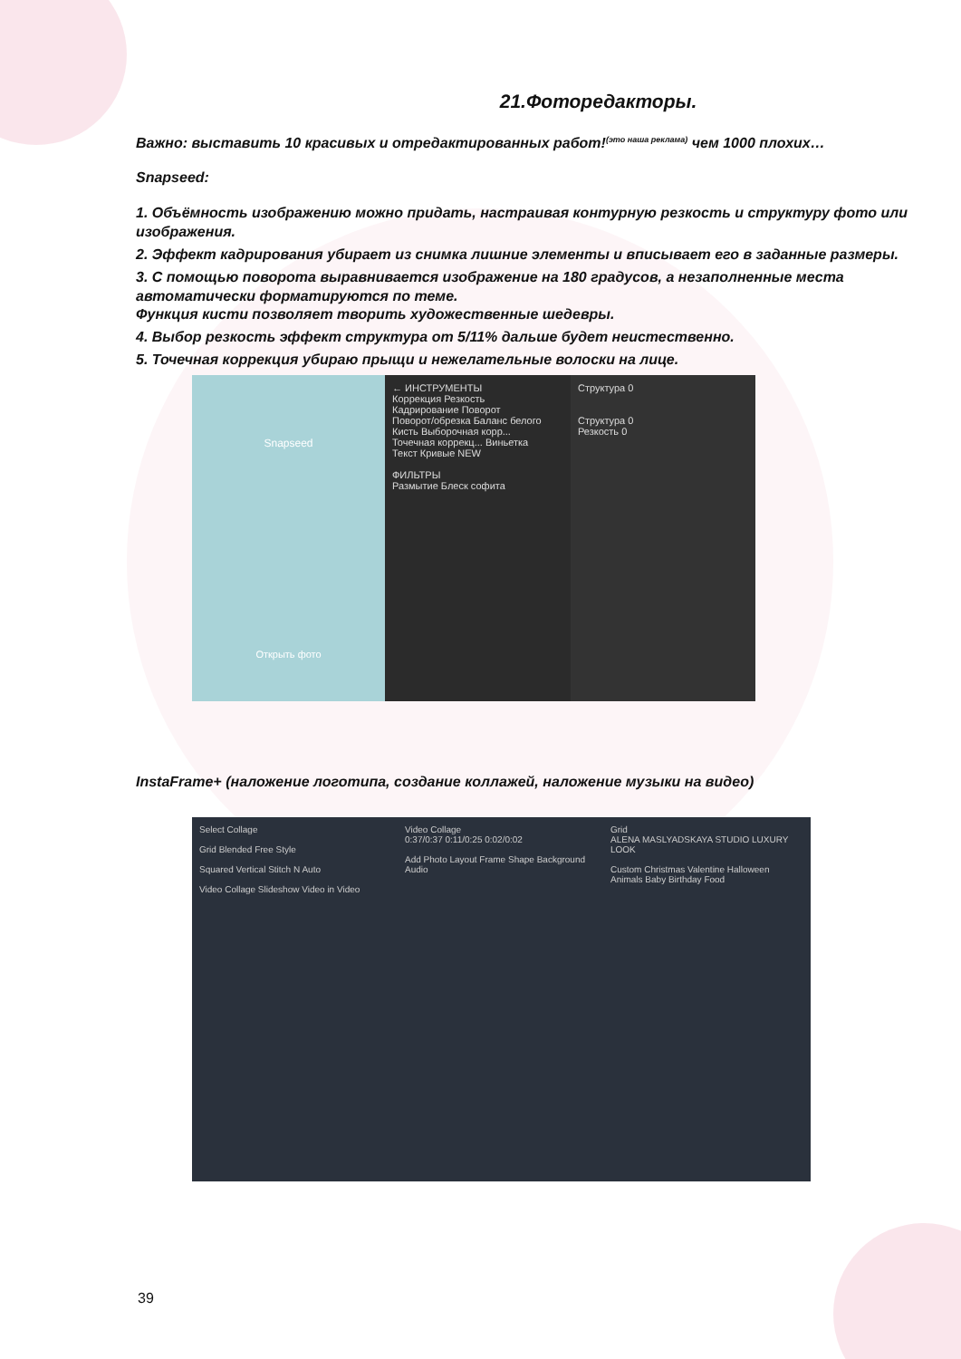21.Фоторедакторы.
Важно: выставить 10 красивых и отредактированных работ!<sup>(это наша реклама)</sup> чем 1000 плохих…
Snapseed:
1. Объёмность изображению можно придать, настраивая контурную резкость и структуру фото или изображения.
2. Эффект кадрирования убирает из снимка лишние элементы и вписывает его в заданные размеры.
3. С помощью поворота выравнивается изображение на 180 градусов, а незаполненные места автоматически форматируются по теме.
Функция кисти позволяет творить художественные шедевры.
4. Выбор резкость эффект структура от 5/11% дальше будет неистественно.
5. Точечная коррекция убираю прыщи и нежелательные волоски на лице.
Snapseed
Открыть фото
← ИНСТРУМЕНТЫ
Коррекция Резкость
Кадрирование Поворот
Поворот/обрезка Баланс белого
Кисть Выборочная корр...
Точечная коррекц... Виньетка
Текст Кривые NEW
ФИЛЬТРЫ
Размытие Блеск софита
Структура 0
Структура 0
Резкость 0
InstaFrame+ (наложение логотипа, создание коллажей, наложение музыки на видео)
Select Collage
Grid Blended Free Style
Squared Vertical Stitch N Auto
Video Collage Slideshow Video in Video
Video Collage
0:37/0:37 0:11/0:25 0:02/0:02
Add Photo Layout Frame Shape Background Audio
Grid
ALENA MASLYADSKAYA STUDIO LUXURY LOOK
Custom Christmas Valentine Halloween Animals Baby Birthday Food
39